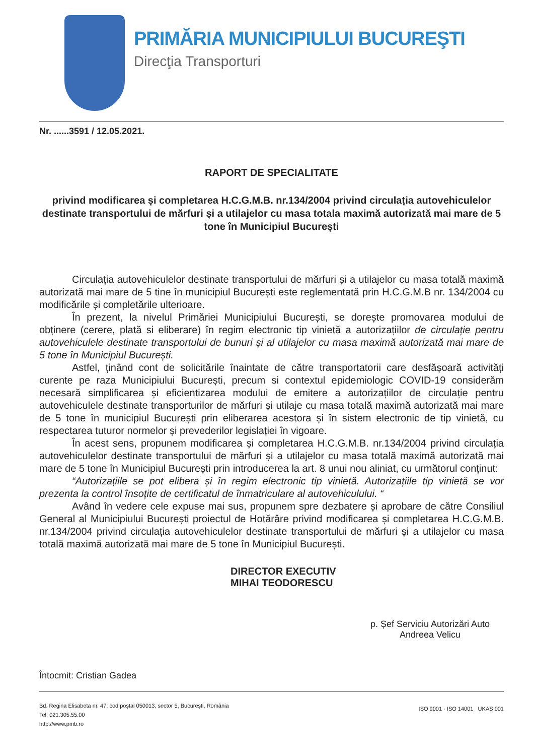PRIMĂRIA MUNICIPIULUI BUCUREŞTI
Direcţia Transporturi
Nr. ......3591 / 12.05.2021.
RAPORT DE SPECIALITATE
privind modificarea și completarea H.C.G.M.B. nr.134/2004 privind circulația autovehiculelor destinate transportului de mărfuri și a utilajelor cu masa totala maximă autorizată mai mare de 5 tone în Municipiul București
Circulația autovehiculelor destinate transportului de mărfuri și a utilajelor cu masa totală maximă autorizată mai mare de 5 tine în municipiul București este reglementată prin H.C.G.M.B nr. 134/2004 cu modificările și completările ulterioare.
În prezent, la nivelul Primăriei Municipiului București, se dorește promovarea modului de obținere (cerere, plată si eliberare) în regim electronic tip vinietă a autorizațiilor de circulație pentru autovehiculele destinate transportului de bunuri și al utilajelor cu masa maximă autorizată mai mare de 5 tone în Municipiul București.
Astfel, ținând cont de solicitările înaintate de către transportatorii care desfășoară activități curente pe raza Municipiului București, precum si contextul epidemiologic COVID-19 considerăm necesară simplificarea și eficientizarea modului de emitere a autorizațiilor de circulație pentru autovehiculele destinate transporturilor de mărfuri și utilaje cu masa totală maximă autorizată mai mare de 5 tone în municipiul București prin eliberarea acestora și în sistem electronic de tip vinietă, cu respectarea tuturor normelor și prevederilor legislației în vigoare.
În acest sens, propunem modificarea și completarea H.C.G.M.B. nr.134/2004 privind circulația autovehiculelor destinate transportului de mărfuri și a utilajelor cu masa totală maximă autorizată mai mare de 5 tone în Municipiul București prin introducerea la art. 8 unui nou aliniat, cu următorul conținut:
“Autorizațiile se pot elibera și în regim electronic tip vinietă. Autorizațiile tip vinietă se vor prezenta la control însoțite de certificatul de înmatriculare al autovehiculului. “
Având în vedere cele expuse mai sus, propunem spre dezbatere și aprobare de către Consiliul General al Municipiului București proiectul de Hotărâre privind modificarea și completarea H.C.G.M.B. nr.134/2004 privind circulația autovehiculelor destinate transportului de mărfuri și a utilajelor cu masa totală maximă autorizată mai mare de 5 tone în Municipiul București.
DIRECTOR EXECUTIV
MIHAI TEODORESCU
p. Șef Serviciu Autorizări Auto
Andreea Velicu
Întocmit: Cristian Gadea
Bd. Regina Elisabeta nr. 47, cod poștal 050013, sector 5, București, România
Tel: 021.305.55.00
http://www.pmb.ro ISO 9001 · ISO 14001 UKAS 001